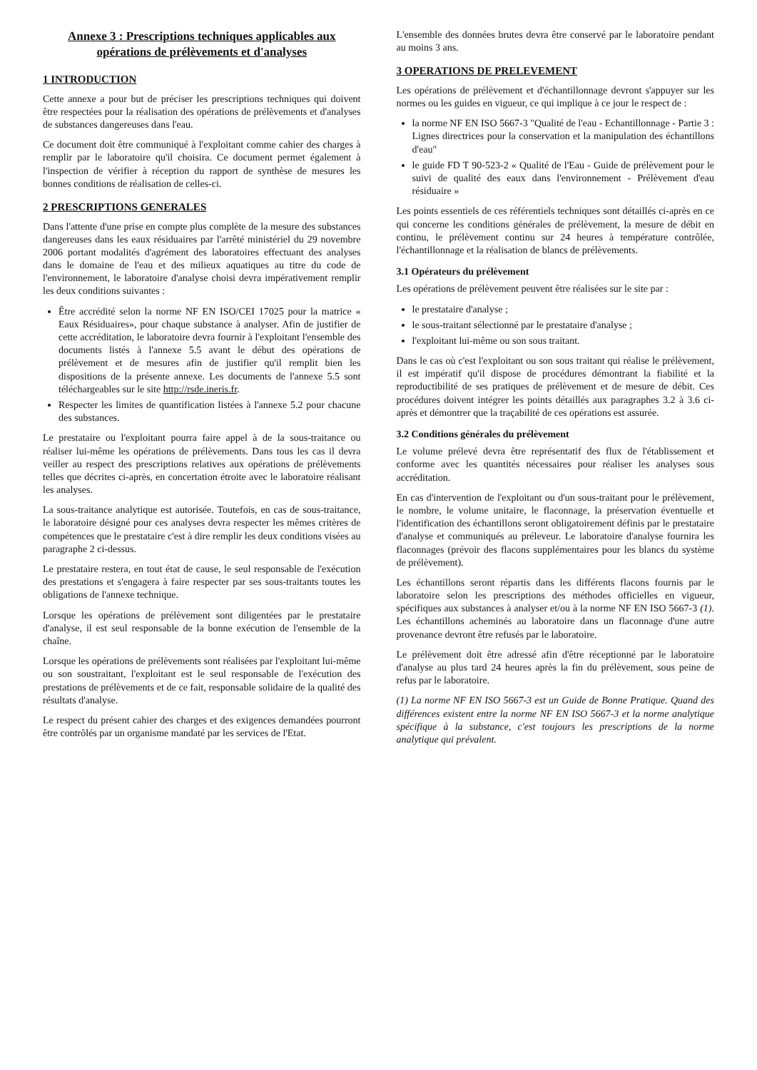Annexe 3 : Prescriptions techniques applicables aux opérations de prélèvements et d'analyses
1 INTRODUCTION
Cette annexe a pour but de préciser les prescriptions techniques qui doivent être respectées pour la réalisation des opérations de prélèvements et d'analyses de substances dangereuses dans l'eau.
Ce document doit être communiqué à l'exploitant comme cahier des charges à remplir par le laboratoire qu'il choisira. Ce document permet également à l'inspection de vérifier à réception du rapport de synthèse de mesures les bonnes conditions de réalisation de celles-ci.
2 PRESCRIPTIONS GENERALES
Dans l'attente d'une prise en compte plus complète de la mesure des substances dangereuses dans les eaux résiduaires par l'arrêté ministériel du 29 novembre 2006 portant modalités d'agrément des laboratoires effectuant des analyses dans le domaine de l'eau et des milieux aquatiques au titre du code de l'environnement, le laboratoire d'analyse choisi devra impérativement remplir les deux conditions suivantes :
Être accrédité selon la norme NF EN ISO/CEI 17025 pour la matrice « Eaux Résiduaires», pour chaque substance à analyser. Afin de justifier de cette accréditation, le laboratoire devra fournir à l'exploitant l'ensemble des documents listés à l'annexe 5.5 avant le début des opérations de prélèvement et de mesures afin de justifier qu'il remplit bien les dispositions de la présente annexe. Les documents de l'annexe 5.5 sont téléchargeables sur le site http://rsde.ineris.fr.
Respecter les limites de quantification listées à l'annexe 5.2 pour chacune des substances.
Le prestataire ou l'exploitant pourra faire appel à de la sous-traitance ou réaliser lui-même les opérations de prélèvements. Dans tous les cas il devra veiller au respect des prescriptions relatives aux opérations de prélèvements telles que décrites ci-après, en concertation étroite avec le laboratoire réalisant les analyses.
La sous-traitance analytique est autorisée. Toutefois, en cas de sous-traitance, le laboratoire désigné pour ces analyses devra respecter les mêmes critères de compétences que le prestataire c'est à dire remplir les deux conditions visées au paragraphe 2 ci-dessus.
Le prestataire restera, en tout état de cause, le seul responsable de l'exécution des prestations et s'engagera à faire respecter par ses sous-traitants toutes les obligations de l'annexe technique.
Lorsque les opérations de prélèvement sont diligentées par le prestataire d'analyse, il est seul responsable de la bonne exécution de l'ensemble de la chaîne.
Lorsque les opérations de prélèvements sont réalisées par l'exploitant lui-même ou son soustraitant, l'exploitant est le seul responsable de l'exécution des prestations de prélèvements et de ce fait, responsable solidaire de la qualité des résultats d'analyse.
Le respect du présent cahier des charges et des exigences demandées pourront être contrôlés par un organisme mandaté par les services de l'Etat.
L'ensemble des données brutes devra être conservé par le laboratoire pendant au moins 3 ans.
3 OPERATIONS DE PRELEVEMENT
Les opérations de prélèvement et d'échantillonnage devront s'appuyer sur les normes ou les guides en vigueur, ce qui implique à ce jour le respect de :
la norme NF EN ISO 5667-3 "Qualité de l'eau - Echantillonnage - Partie 3 : Lignes directrices pour la conservation et la manipulation des échantillons d'eau"
le guide FD T 90-523-2 « Qualité de l'Eau - Guide de prélèvement pour le suivi de qualité des eaux dans l'environnement - Prélèvement d'eau résiduaire »
Les points essentiels de ces référentiels techniques sont détaillés ci-après en ce qui concerne les conditions générales de prélèvement, la mesure de débit en continu, le prélèvement continu sur 24 heures à température contrôlée, l'échantillonnage et la réalisation de blancs de prélèvements.
3.1 Opérateurs du prélèvement
Les opérations de prélèvement peuvent être réalisées sur le site par :
le prestataire d'analyse ;
le sous-traitant sélectionné par le prestataire d'analyse ;
l'exploitant lui-même ou son sous traitant.
Dans le cas où c'est l'exploitant ou son sous traitant qui réalise le prélèvement, il est impératif qu'il dispose de procédures démontrant la fiabilité et la reproductibilité de ses pratiques de prélèvement et de mesure de débit. Ces procédures doivent intégrer les points détaillés aux paragraphes 3.2 à 3.6 ci-après et démontrer que la traçabilité de ces opérations est assurée.
3.2 Conditions générales du prélèvement
Le volume prélevé devra être représentatif des flux de l'établissement et conforme avec les quantités nécessaires pour réaliser les analyses sous accréditation.
En cas d'intervention de l'exploitant ou d'un sous-traitant pour le prélèvement, le nombre, le volume unitaire, le flaconnage, la préservation éventuelle et l'identification des échantillons seront obligatoirement définis par le prestataire d'analyse et communiqués au préleveur. Le laboratoire d'analyse fournira les flaconnages (prévoir des flacons supplémentaires pour les blancs du système de prélèvement).
Les échantillons seront répartis dans les différents flacons fournis par le laboratoire selon les prescriptions des méthodes officielles en vigueur, spécifiques aux substances à analyser et/ou à la norme NF EN ISO 5667-3 (1). Les échantillons acheminés au laboratoire dans un flaconnage d'une autre provenance devront être refusés par le laboratoire.
Le prélèvement doit être adressé afin d'être réceptionné par le laboratoire d'analyse au plus tard 24 heures après la fin du prélèvement, sous peine de refus par le laboratoire.
(1) La norme NF EN ISO 5667-3 est un Guide de Bonne Pratique. Quand des différences existent entre la norme NF EN ISO 5667-3 et la norme analytique spécifique à la substance, c'est toujours les prescriptions de la norme analytique qui prévalent.